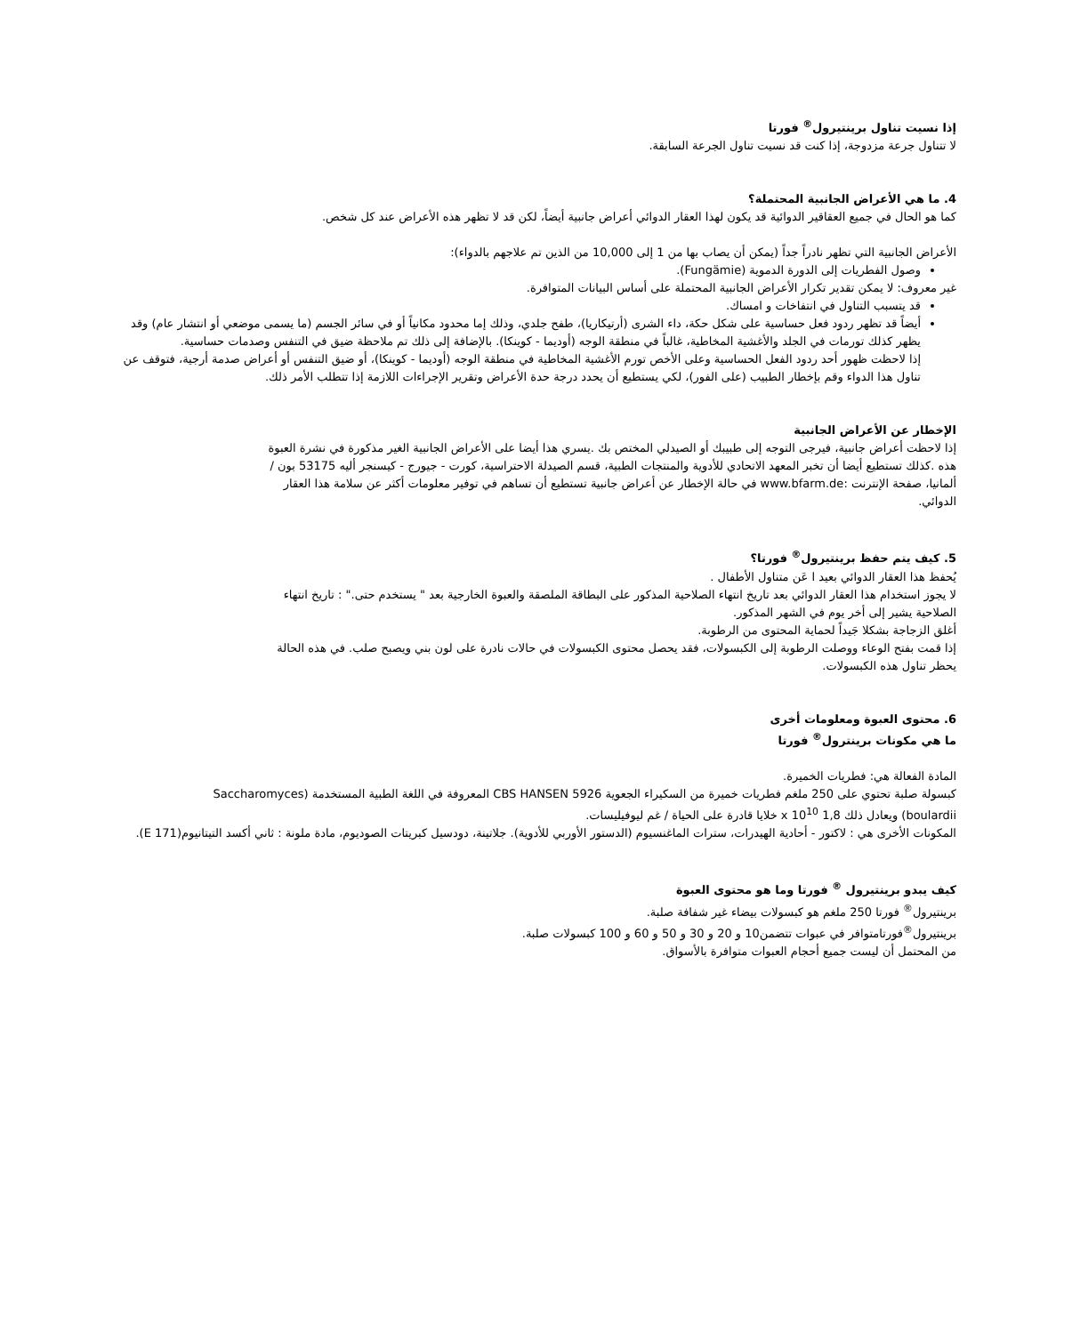إذا نسيت تناول برينتيرول<sup>®</sup> فورتا
لا تتناول جرعة مزدوجة، إذا كنت قد نسيت تناول الجرعة السابقة.
4. ما هي الأعراض الجانبية المحتملة؟
كما هو الحال في جميع العقاقير الدوائية قد يكون لهذا العقار الدوائي أعراض جانبية أيضاً، لكن قد لا تظهر هذه الأعراض عند كل شخص.
الأعراض الجانبية التي تظهر نادراً جداً (يمكن أن يصاب بها من 1 إلى 10,000 من الذين تم علاجهم بالدواء):
وصول الفطريات إلى الدورة الدموية (Fungämie).
غير معروف: لا يمكن تقدير تكرار الأعراض الجانبية المحتملة على أساس البيانات المتوافرة.
قد يتسبب التناول في انتفاخات و امساك.
أيضاً قد تظهر ردود فعل حساسية على شكل حكة، داء الشرى (أرتيكاريا)، طفح جلدي، وذلك إما محدود مكانياً أو في سائر الجسم (ما يسمى موضعي أو انتشار عام) وقد يظهر كذلك تورمات في الجلد والأغشية المخاطية، غالباً في منطقة الوجه (أوديما - كوينكا). بالإضافة إلى ذلك تم ملاحظة ضيق في التنفس وصدمات حساسية.
إذا لاحظت ظهور أحد ردود الفعل الحساسية وعلى الأخص تورم الأغشية المخاطية في منطقة الوجه (أوديما - كوينكا)، أو ضيق التنفس أو أعراض صدمة أرجية، فتوقف عن تناول هذا الدواء وقم بإخطار الطبيب (على الفور)، لكي يستطيع أن يحدد درجة حدة الأعراض وتقرير الإجراءات اللازمة إذا تتطلب الأمر ذلك.
الإخطار عن الأعراض الجانبية
إذا لاحظت أعراض جانبية، فيرجى التوجه إلى طبيبك أو الصيدلي المختص بك .يسري هذا أيضا على الأعراض الجانبية الغير مذكورة في نشرة العبوة هذه .كذلك تستطيع أيضا أن تخبر المعهد الاتحادي للأدوية والمنتجات الطبية، قسم الصيدلة الاحتراسية، كورت - جيورج - كيسنجر أليه 53175 بون / ألمانيا، صفحة الإنترنت :www.bfarm.de في حالة الإخطار عن أعراض جانبية تستطيع أن تساهم في توفير معلومات أكثر عن سلامة هذا العقار الدوائي.
5. كيف يتم حفظ برينتيرول<sup>®</sup> فورتا؟
يُحفظ هذا العقار الدوائي بعيد ا عَن متناول الأطفال .
لا يجوز استخدام هذا العقار الدوائي بعد تاريخ انتهاء الصلاحية المذكور على البطاقة الملصقة والعبوة الخارجية بعد " يستخدم حتى." : تاريخ انتهاء الصلاحية يشير إلى أخر يوم في الشهر المذكور.
أغلق الزجاجة بشكلا جَيداً لحماية المحتوى من الرطوبة.
إذا قمت بفتح الوعاء ووصلت الرطوبة إلى الكبسولات، فقد يحصل محتوى الكبسولات في حالات نادرة على لون بني ويصبح صلب. في هذه الحالة يحظر تناول هذه الكبسولات.
6. محتوى العبوة ومعلومات أخرى
ما هي مكونات برينترول<sup>®</sup> فورتا
المادة الفعالة هي: فطريات الخميرة.
كبسولة صلبة تحتوي على 250 ملغم فطريات خميرة من السكيراء الجعوية 5926 CBS HANSEN المعروفة في اللغة الطبية المستخدمة (Saccharomyces boulardii) ويعادل ذلك 1,8 x 10<sup>10</sup> خلايا قادرة على الحياة / غم ليوفيليسات.
المكونات الأخرى هي : لاكتور - أحادية الهيدرات، سترات الماغنسيوم (الدستور الأوربي للأدوية). جلاتينة، دودسيل كبريتات الصوديوم، مادة ملونة : ثاني أكسد التيتانيوم(E 171).
كيف يبدو برينتيرول <sup>®</sup> فورتا وما هو محتوى العبوة
برينتيرول<sup>®</sup> فورتا 250 ملغم هو كبسولات بيضاء غير شفافة صلبة.
برينتيرول<sup>®</sup>فورتامتوافر في عبوات تتضمن10 و 20 و 30 و 50 و 60 و 100 كبسولات صلبة.
من المحتمل أن ليست جميع أحجام العبوات متوافرة بالأسواق.